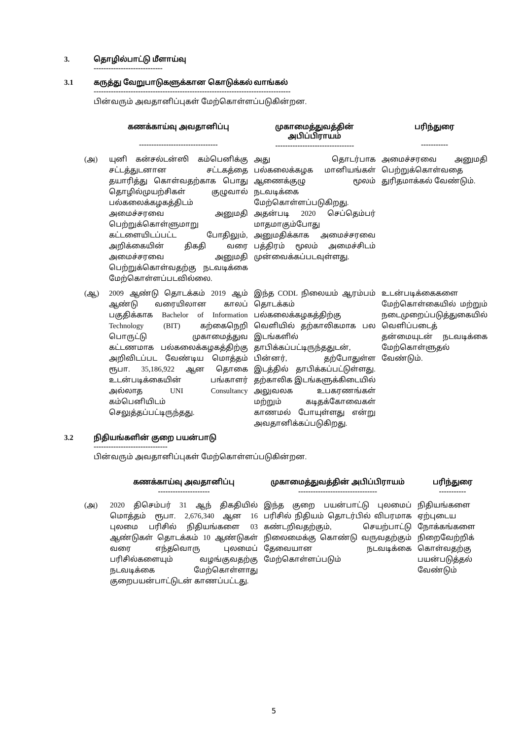3. தொழில்பாட்டு மீளாய்வு
----------------------------
3.1 கருத்து வேறுபாடுகளுக்கான கொடுக்கல் வாங்கல்
--------------------------------------------------------------------------------
பின்வரும் அவதானிப்புகள் மேற்கொள்ளப்படுகின்றன.
| | கணக்காய்வு அவதானிப்பு -------------------------------- | முகாமைத்துவத்தின் அபிப்பிராயம் -------------------------------- | பரிந்துரை ----------- |
| --- | --- | --- | --- |
| (அ) | யுனி கன்சல்டன்ஸி கம்பெனிக்கு சட்டத்துடனான சட்டகத்தை தயாரித்து கொள்வதற்காக பொது தொழில்முயற்சிகள் குழுவால் பல்கலைக்கழகத்திடம் அமைச்சரவை அனுமதி பெற்றுக்கொள்ளுமாறு கட்டளையிடப்பட்ட போதிலும், அறிக்கையின் திகதி வரை அமைச்சரவை அனுமதி பெற்றுக்கொள்வதற்கு நடவடிக்கை மேற்கொள்ளப்படவில்லை. | அது தொடர்பாக பல்கலைக்கழக மானியங்கள் ஆணைக்குழு மூலம் நடவடிக்கை மேற்கொள்ளப்படுகிறது. அதன்படி 2020 செப்தெம்பர் மாதமாகும்போது அனுமதிக்காக அமைச்சரவை பத்திரம் மூலம் அமைச்சிடம் முன்வைக்கப்படவுள்ளது. | அமைச்சரவை அனுமதி பெற்றுக்கொள்வதை துரிதமாக்கல் வேண்டும். |
| (ஆ) | 2009 ஆண்டு தொடக்கம் 2019 ஆம் ஆண்டு வரையிலான காலப் பகுதிக்காக Bachelor of Information Technology (BIT) கற்கைநெறி பொருட்டு முகாமைத்துவ கட்டணமாக பல்கலைக்கழகத்திற்கு அறிவிடப்பட வேண்டிய மொத்தம் ரூபா. 35,186,922 ஆன தொகை உடன்படிக்கையின் பங்காளர் அல்லாத UNI Consultancy கம்பெனியிடம் செலுத்தப்பட்டிருந்தது. | இந்த CODL நிலையம் ஆரம்பம் தொடக்கம் பல்கலைக்கழகத்திற்கு வெளியில் தற்காலிகமாக பல இடங்களில் தாபிக்கப்பட்டிருந்ததுடன், பின்னர், தற்போதுள்ள இடத்தில் தாபிக்கப்பட்டுள்ளது. தற்காலிக இடங்களுக்கிடையில் அலுவலக உபகரணங்கள் மற்றும் கடிதக்கோவைகள் காணமல் போயுள்ளது என்று அவதானிக்கப்படுகிறது. | உடன்படிக்கைகளை மேற்கொள்கையில் மற்றும் நடைமுறைப்படுத்துகையில் வெளிப்படைத் தன்மையுடன் நடவடிக்கை மேற்கொள்ளுதல் வேண்டும். |
3.2 நிதியங்களின் குறை பயன்பாடு
------------------------------
பின்வரும் அவதானிப்புகள் மேற்கொள்ளப்படுகின்றன.
| | கணக்காய்வு அவதானிப்பு --------------------- | முகாமைத்துவத்தின் அபிப்பிராயம் -------------------------------- | பரிந்துரை ----------- |
| --- | --- | --- | --- |
| (அ) | 2020 திசெம்பர் 31 ஆந் திகதியில் மொத்தம் ரூபா. 2,676,340 ஆன 16 புலமை பரிசில் நிதியங்களை 03 ஆண்டுகள் தொடக்கம் 10 ஆண்டுகள் வரை எந்தவொரு புலமைப் பரிசில்களையும் வழங்குவதற்கு நடவடிக்கை மேற்கொள்ளாது குறைபயன்பாட்டுடன் காணப்பட்டது. | இந்த குறை பயன்பாட்டு புலமைப் பரிசில் நிதியம் தொடர்பில் விபரமாக கண்டறிவதற்கும், செயற்பாட்டு நிலைமைக்கு கொண்டு வருவதற்கும் தேவையான நடவடிக்கை மேற்கொள்ளப்படும் | நிதியங்களை ஏற்புடைய நோக்கங்களை நிறைவேற்றிக் கொள்வதற்கு பயன்படுத்தல் வேண்டும் |
5